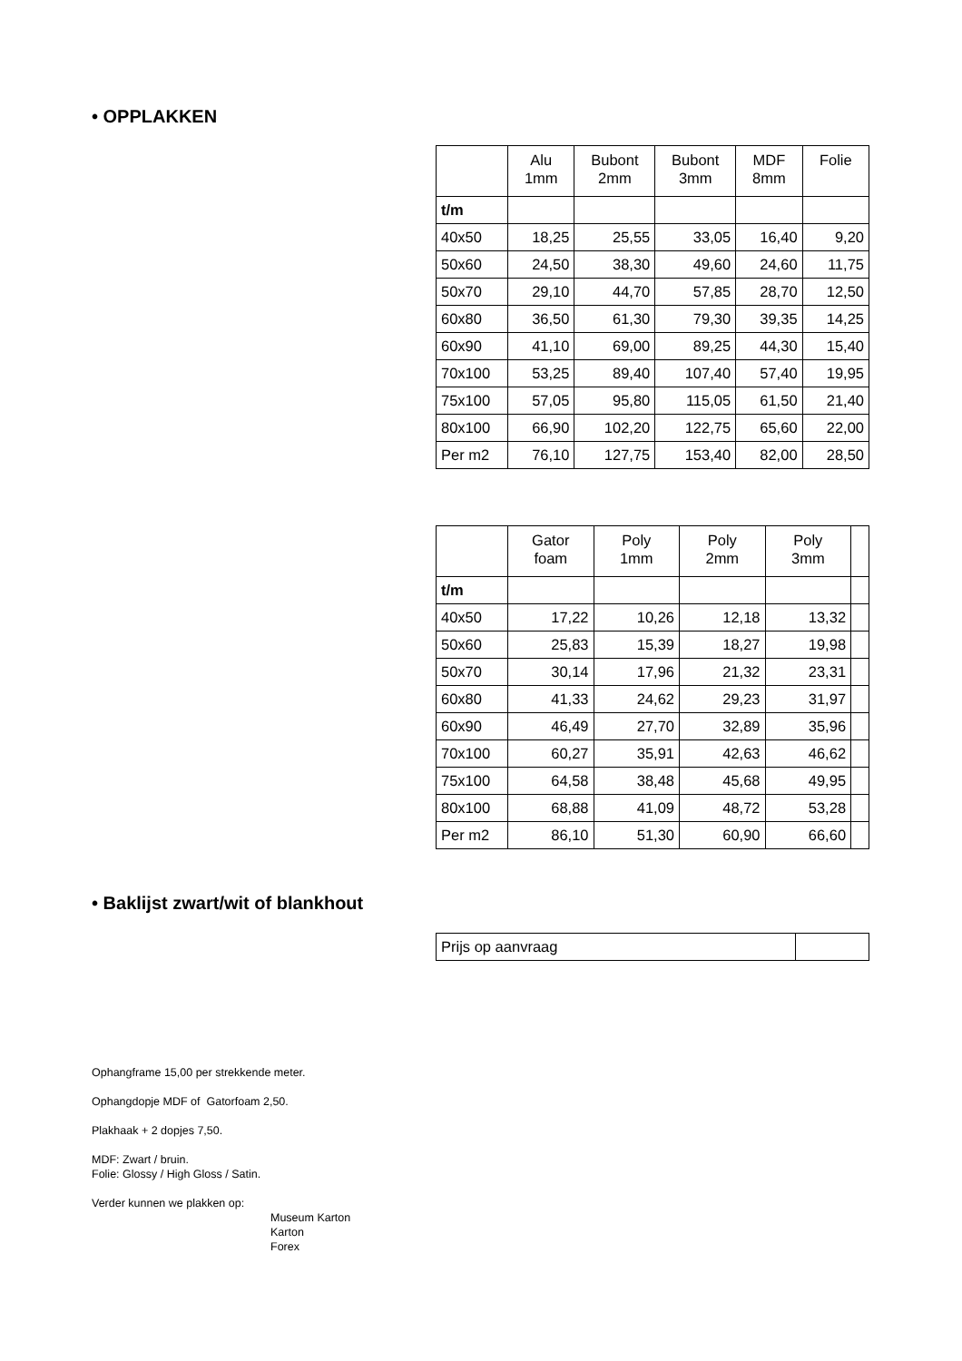• OPPLAKKEN
| | Alu 1mm | Bubont 2mm | Bubont 3mm | MDF 8mm | Folie |
| t/m | | | | | |
| 40x50 | 18,25 | 25,55 | 33,05 | 16,40 | 9,20 |
| 50x60 | 24,50 | 38,30 | 49,60 | 24,60 | 11,75 |
| 50x70 | 29,10 | 44,70 | 57,85 | 28,70 | 12,50 |
| 60x80 | 36,50 | 61,30 | 79,30 | 39,35 | 14,25 |
| 60x90 | 41,10 | 69,00 | 89,25 | 44,30 | 15,40 |
| 70x100 | 53,25 | 89,40 | 107,40 | 57,40 | 19,95 |
| 75x100 | 57,05 | 95,80 | 115,05 | 61,50 | 21,40 |
| 80x100 | 66,90 | 102,20 | 122,75 | 65,60 | 22,00 |
| Per m2 | 76,10 | 127,75 | 153,40 | 82,00 | 28,50 |
| | Gator foam | Poly 1mm | Poly 2mm | Poly 3mm | |
| t/m | | | | | |
| 40x50 | 17,22 | 10,26 | 12,18 | 13,32 | |
| 50x60 | 25,83 | 15,39 | 18,27 | 19,98 | |
| 50x70 | 30,14 | 17,96 | 21,32 | 23,31 | |
| 60x80 | 41,33 | 24,62 | 29,23 | 31,97 | |
| 60x90 | 46,49 | 27,70 | 32,89 | 35,96 | |
| 70x100 | 60,27 | 35,91 | 42,63 | 46,62 | |
| 75x100 | 64,58 | 38,48 | 45,68 | 49,95 | |
| 80x100 | 68,88 | 41,09 | 48,72 | 53,28 | |
| Per m2 | 86,10 | 51,30 | 60,90 | 66,60 | |
• Baklijst zwart/wit of blankhout
| Prijs op aanvraag | |
Ophangframe 15,00 per strekkende meter.
Ophangdopje MDF of Gatorfoam 2,50.
Plakhaak + 2 dopjes 7,50.
MDF: Zwart / bruin.
Folie: Glossy / High Gloss / Satin.
Verder kunnen we plakken op:
Museum Karton
Karton
Forex